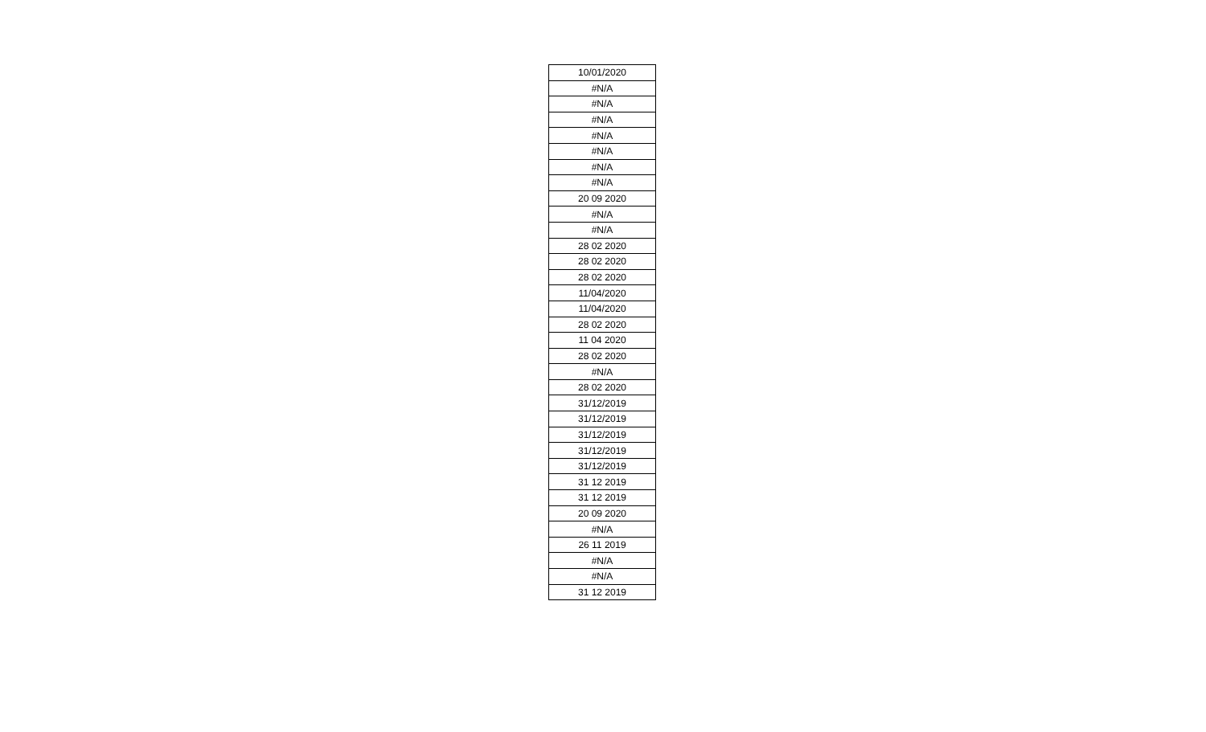| 10/01/2020 |
| #N/A |
| #N/A |
| #N/A |
| #N/A |
| #N/A |
| #N/A |
| #N/A |
| 20 09 2020 |
| #N/A |
| #N/A |
| 28 02 2020 |
| 28 02 2020 |
| 28 02 2020 |
| 11/04/2020 |
| 11/04/2020 |
| 28 02 2020 |
| 11 04 2020 |
| 28 02 2020 |
| #N/A |
| 28 02 2020 |
| 31/12/2019 |
| 31/12/2019 |
| 31/12/2019 |
| 31/12/2019 |
| 31/12/2019 |
| 31 12 2019 |
| 31 12 2019 |
| 20 09 2020 |
| #N/A |
| 26 11 2019 |
| #N/A |
| #N/A |
| 31 12 2019 |